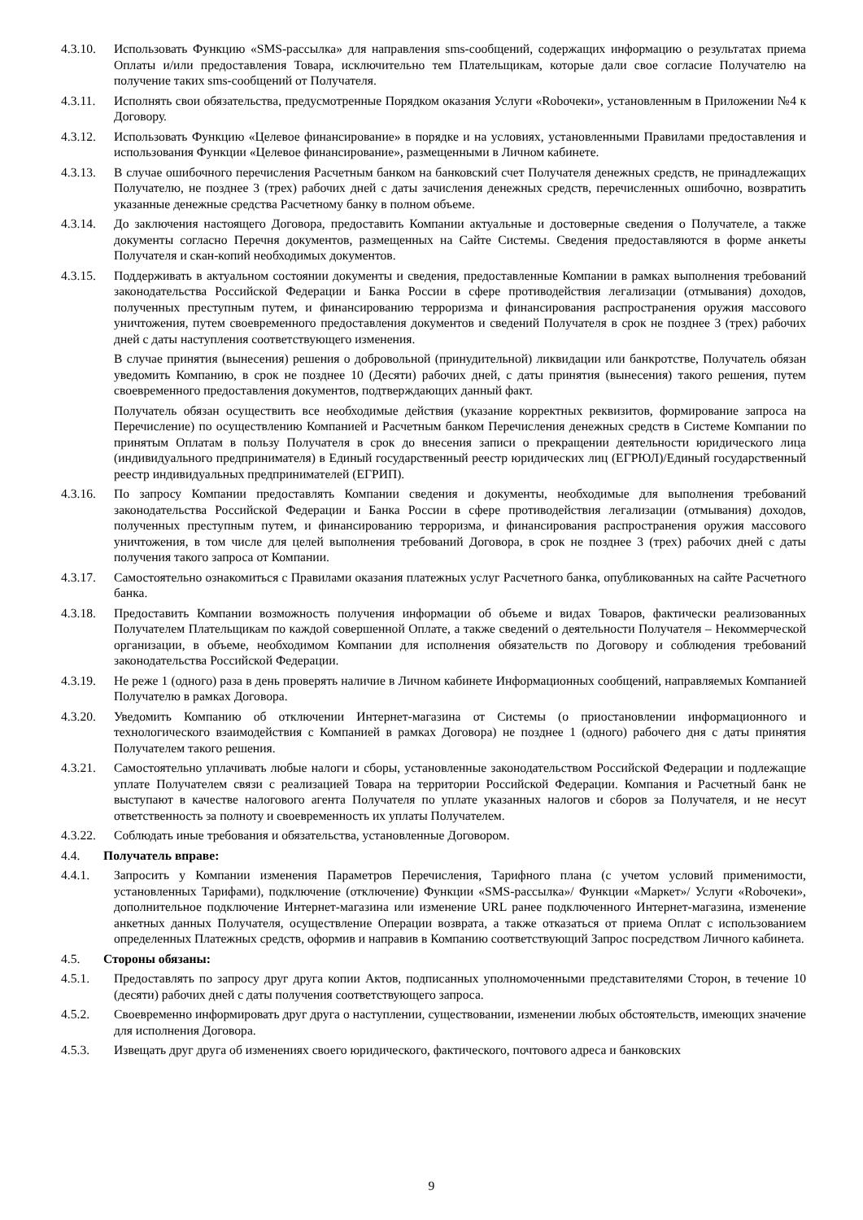4.3.10.
Использовать Функцию «SMS-рассылка» для направления sms-сообщений, содержащих информацию о результатах приема Оплаты и/или предоставления Товара, исключительно тем Плательщикам, которые дали свое согласие Получателю на получение таких sms-сообщений от Получателя.
4.3.11.
Исполнять свои обязательства, предусмотренные Порядком оказания Услуги «Robочеки», установленным в Приложении №4 к Договору.
4.3.12.
Использовать Функцию «Целевое финансирование» в порядке и на условиях, установленными Правилами предоставления и использования Функции «Целевое финансирование», размещенными в Личном кабинете.
4.3.13.
В случае ошибочного перечисления Расчетным банком на банковский счет Получателя денежных средств, не принадлежащих Получателю, не позднее 3 (трех) рабочих дней с даты зачисления денежных средств, перечисленных ошибочно, возвратить указанные денежные средства Расчетному банку в полном объеме.
4.3.14.
До заключения настоящего Договора, предоставить Компании актуальные и достоверные сведения о Получателе, а также документы согласно Перечня документов, размещенных на Сайте Системы. Сведения предоставляются в форме анкеты Получателя и скан-копий необходимых документов.
4.3.15.
Поддерживать в актуальном состоянии документы и сведения, предоставленные Компании в рамках выполнения требований законодательства Российской Федерации и Банка России в сфере противодействия легализации (отмывания) доходов, полученных преступным путем, и финансированию терроризма и финансирования распространения оружия массового уничтожения, путем своевременного предоставления документов и сведений Получателя в срок не позднее 3 (трех) рабочих дней с даты наступления соответствующего изменения.
В случае принятия (вынесения) решения о добровольной (принудительной) ликвидации или банкротстве, Получатель обязан уведомить Компанию, в срок не позднее 10 (Десяти) рабочих дней, с даты принятия (вынесения) такого решения, путем своевременного предоставления документов, подтверждающих данный факт.
Получатель обязан осуществить все необходимые действия (указание корректных реквизитов, формирование запроса на Перечисление) по осуществлению Компанией и Расчетным банком Перечисления денежных средств в Системе Компании по принятым Оплатам в пользу Получателя в срок до внесения записи о прекращении деятельности юридического лица (индивидуального предпринимателя) в Единый государственный реестр юридических лиц (ЕГРЮЛ)/Единый государственный реестр индивидуальных предпринимателей (ЕГРИП).
4.3.16.
По запросу Компании предоставлять Компании сведения и документы, необходимые для выполнения требований законодательства Российской Федерации и Банка России в сфере противодействия легализации (отмывания) доходов, полученных преступным путем, и финансированию терроризма, и финансирования распространения оружия массового уничтожения, в том числе для целей выполнения требований Договора, в срок не позднее 3 (трех) рабочих дней с даты получения такого запроса от Компании.
4.3.17.
Самостоятельно ознакомиться с Правилами оказания платежных услуг Расчетного банка, опубликованных на сайте Расчетного банка.
4.3.18.
Предоставить Компании возможность получения информации об объеме и видах Товаров, фактически реализованных Получателем Плательщикам по каждой совершенной Оплате, а также сведений о деятельности Получателя – Некоммерческой организации, в объеме, необходимом Компании для исполнения обязательств по Договору и соблюдения требований законодательства Российской Федерации.
4.3.19.
Не реже 1 (одного) раза в день проверять наличие в Личном кабинете Информационных сообщений, направляемых Компанией Получателю в рамках Договора.
4.3.20.
Уведомить Компанию об отключении Интернет-магазина от Системы (о приостановлении информационного и технологического взаимодействия с Компанией в рамках Договора) не позднее 1 (одного) рабочего дня с даты принятия Получателем такого решения.
4.3.21.
Самостоятельно уплачивать любые налоги и сборы, установленные законодательством Российской Федерации и подлежащие уплате Получателем связи с реализацией Товара на территории Российской Федерации. Компания и Расчетный банк не выступают в качестве налогового агента Получателя по уплате указанных налогов и сборов за Получателя, и не несут ответственность за полноту и своевременность их уплаты Получателем.
4.3.22.
Соблюдать иные требования и обязательства, установленные Договором.
4.4. Получатель вправе:
4.4.1. Запросить у Компании изменения Параметров Перечисления, Тарифного плана (с учетом условий применимости, установленных Тарифами), подключение (отключение) Функции «SMS-рассылка»/ Функции «Маркет»/ Услуги «Robочеки», дополнительное подключение Интернет-магазина или изменение URL ранее подключенного Интернет-магазина, изменение анкетных данных Получателя, осуществление Операции возврата, а также отказаться от приема Оплат с использованием определенных Платежных средств, оформив и направив в Компанию соответствующий Запрос посредством Личного кабинета.
4.5. Стороны обязаны:
4.5.1. Предоставлять по запросу друг друга копии Актов, подписанных уполномоченными представителями Сторон, в течение 10 (десяти) рабочих дней с даты получения соответствующего запроса.
4.5.2. Своевременно информировать друг друга о наступлении, существовании, изменении любых обстоятельств, имеющих значение для исполнения Договора.
4.5.3. Извещать друг друга об изменениях своего юридического, фактического, почтового адреса и банковских
9